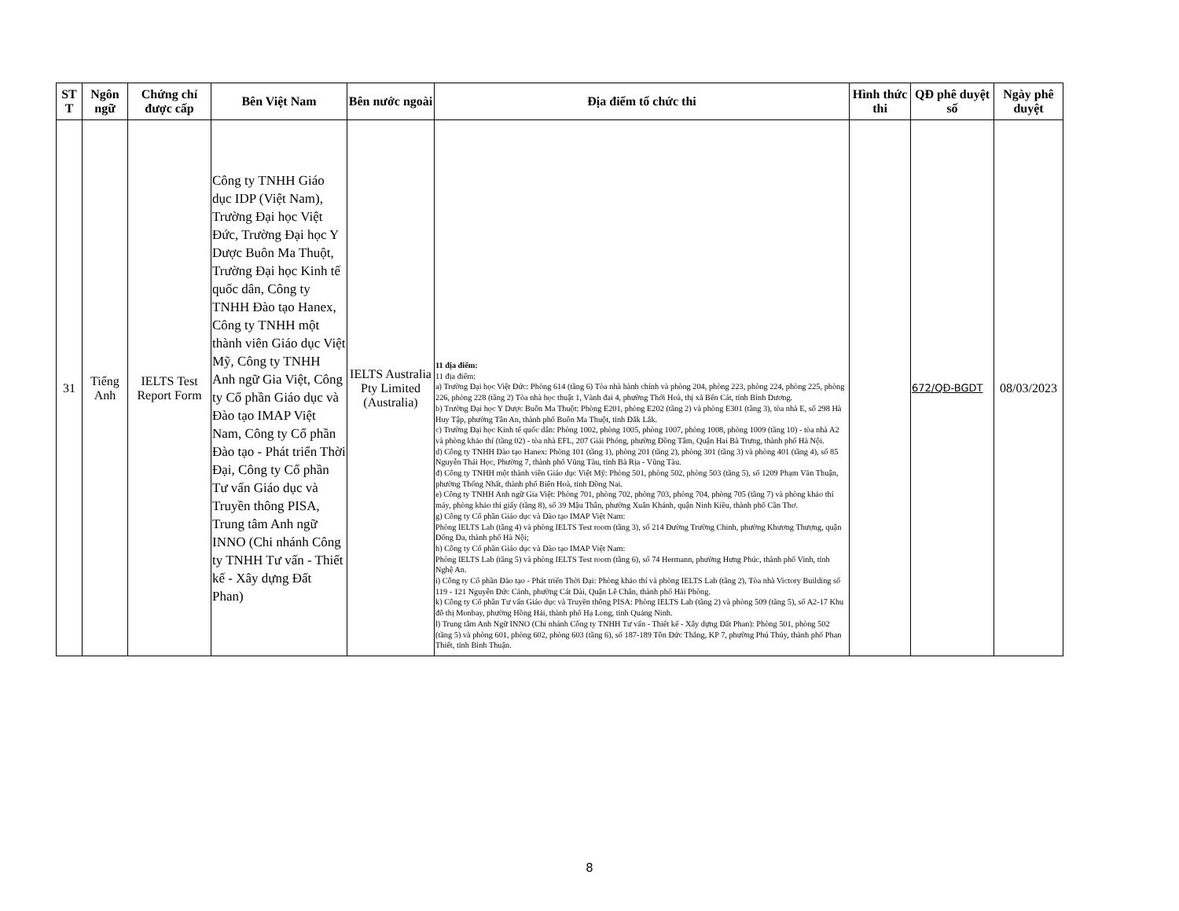| ST T | Ngôn ngữ | Chứng chỉ được cấp | Bên Việt Nam | Bên nước ngoài | Địa điểm tổ chức thi | Hình thức thi | QĐ phê duyệt số | Ngày phê duyệt |
| --- | --- | --- | --- | --- | --- | --- | --- | --- |
| 31 | Tiếng Anh | IELTS Test Report Form | Công ty TNHH Giáo dục IDP (Việt Nam), Trường Đại học Việt Đức, Trường Đại học Y Dược Buôn Ma Thuột, Trường Đại học Kinh tế quốc dân, Công ty TNHH Đào tạo Hanex, Công ty TNHH một thành viên Giáo dục Việt Mỹ, Công ty TNHH Anh ngữ Gia Việt, Công ty Cổ phần Giáo dục và Đào tạo IMAP Việt Nam, Công ty Cổ phần Đào tạo - Phát triển Thời Đại, Công ty Cổ phần Tư vấn Giáo dục và Truyền thông PISA, Trung tâm Anh ngữ INNO (Chi nhánh Công ty TNHH Tư vấn - Thiết kế - Xây dựng Đất Phan) | IELTS Australia Pty Limited (Australia) | 11 địa điểm: 11 địa điểm: a) Trường Đại học Việt Đức: Phòng 614 (tầng 6) Tòa nhà hành chính và phòng 204, phòng 223, phòng 224, phòng 225, phòng 226, phòng 228 (tầng 2) Tòa nhà học thuật 1, Vành đai 4, phường Thới Hoà, thị xã Bến Cát, tỉnh Bình Dương. b) Trường Đại học Y Dược Buôn Ma Thuột: Phòng E201, phòng E202 (tầng 2) và phòng E301 (tầng 3), tòa nhà E, số 298 Hà Huy Tập, phường Tân An, thành phố Buôn Ma Thuột, tỉnh Đắk Lắk. c) Trường Đại học Kinh tế quốc dân: Phòng 1002, phòng 1005, phòng 1007, phòng 1008, phòng 1009 (tầng 10) - tòa nhà A2 và phòng khảo thí (tầng 02) - tòa nhà EFL, 207 Giải Phóng, phường Đồng Tâm, Quận Hai Bà Trưng, thành phố Hà Nội. d) Công ty TNHH Đào tạo Hanex: Phòng 101 (tầng 1), phòng 201 (tầng 2), phòng 301 (tầng 3) và phòng 401 (tầng 4), số 85 Nguyễn Thái Học, Phường 7, thành phố Vũng Tàu, tỉnh Bà Rịa - Vũng Tàu. đ) Công ty TNHH một thành viên Giáo dục Việt Mỹ: Phòng 501, phòng 502, phòng 503 (tầng 5), số 1209 Phạm Văn Thuận, phường Thống Nhất, thành phố Biên Hoà, tỉnh Đồng Nai. e) Công ty TNHH Anh ngữ Gia Việt: Phòng 701, phòng 702, phòng 703, phòng 704, phòng 705 (tầng 7) và phòng khảo thí máy, phòng khảo thí giấy (tầng 8), số 39 Mậu Thân, phường Xuân Khánh, quận Ninh Kiều, thành phố Cần Thơ. g) Công ty Cổ phần Giáo dục và Đào tạo IMAP Việt Nam: Phòng IELTS Lab (tầng 4) và phòng IELTS Test room (tầng 3), số 214 Đường Trường Chinh, phường Khương Thượng, quận Đống Đa, thành phố Hà Nội; h) Công ty Cổ phần Giáo dục và Đào tạo IMAP Việt Nam: Phòng IELTS Lab (tầng 5) và phòng IELTS Test room (tầng 6), số 74 Hermann, phường Hưng Phúc, thành phố Vinh, tỉnh Nghệ An. i) Công ty Cổ phần Đào tạo - Phát triển Thời Đại: Phòng khảo thí và phòng IELTS Lab (tầng 2), Tòa nhà Victory Building số 119 - 121 Nguyễn Đức Cảnh, phường Cát Dài, Quận Lê Chân, thành phố Hải Phòng. k) Công ty Cổ phần Tư vấn Giáo dục và Truyền thông PISA: Phòng IELTS Lab (tầng 2) và phòng 509 (tầng 5), số A2-17 Khu đô thị Monbay, phường Hồng Hải, thành phố Hạ Long, tỉnh Quảng Ninh. l) Trung tâm Anh Ngữ INNO (Chi nhánh Công ty TNHH Tư vấn - Thiết kế - Xây dựng Đất Phan): Phòng 501, phòng 502 (tầng 5) và phòng 601, phòng 602, phòng 603 (tầng 6), số 187-189 Tôn Đức Thắng, KP 7, phường Phú Thủy, thành phố Phan Thiết, tỉnh Bình Thuận. | | 672/QĐ-BGDT | 08/03/2023 |
8